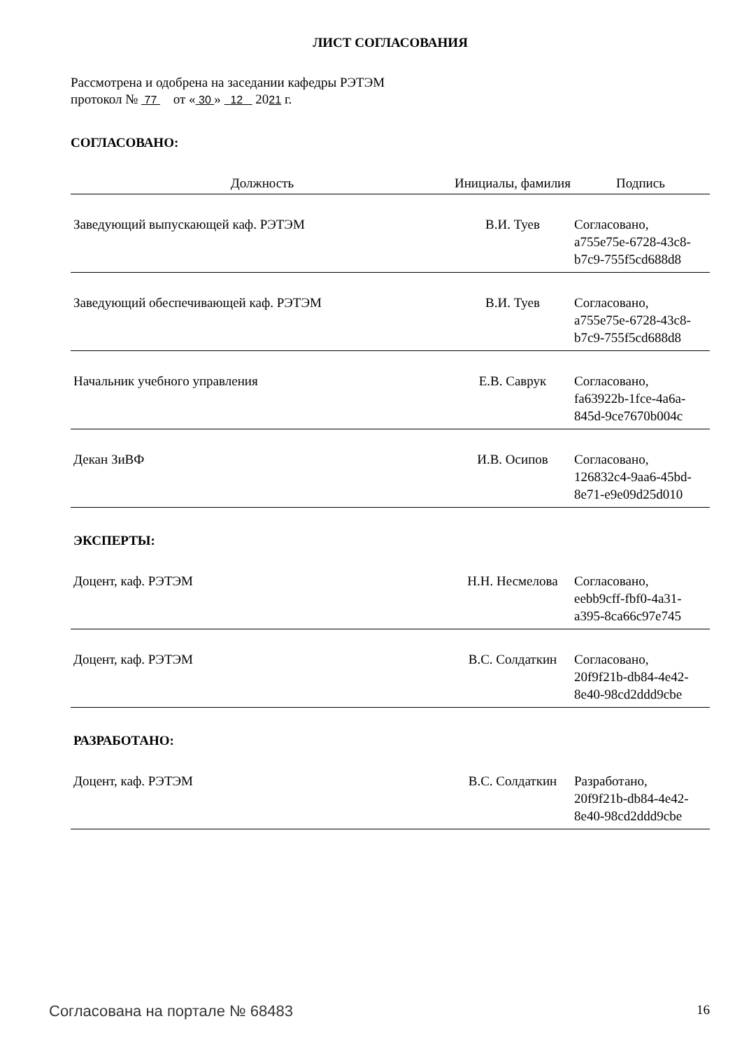ЛИСТ СОГЛАСОВАНИЯ
Рассмотрена и одобрена на заседании кафедры РЭТЭМ
протокол № 77 от « 30 » 12 2021 г.
СОГЛАСОВАНО:
| Должность | Инициалы, фамилия | Подпись |
| --- | --- | --- |
| Заведующий выпускающей каф. РЭТЭМ | В.И. Туев | Согласовано, a755e75e-6728-43c8- b7c9-755f5cd688d8 |
| Заведующий обеспечивающей каф. РЭТЭМ | В.И. Туев | Согласовано, a755e75e-6728-43c8- b7c9-755f5cd688d8 |
| Начальник учебного управления | Е.В. Саврук | Согласовано, fa63922b-1fce-4a6a- 845d-9ce7670b004c |
| Декан ЗиВФ | И.В. Осипов | Согласовано, 126832c4-9aa6-45bd- 8e71-e9e09d25d010 |
ЭКСПЕРТЫ:
| Доцент, каф. РЭТЭМ | Н.Н. Несмелова | Согласовано, eebb9cff-fbf0-4a31- a395-8ca66c97e745 |
| Доцент, каф. РЭТЭМ | В.С. Солдаткин | Согласовано, 20f9f21b-db84-4e42- 8e40-98cd2ddd9cbe |
РАЗРАБОТАНО:
| Доцент, каф. РЭТЭМ | В.С. Солдаткин | Разработано, 20f9f21b-db84-4e42- 8e40-98cd2ddd9cbe |
Согласована на портале № 68483 16